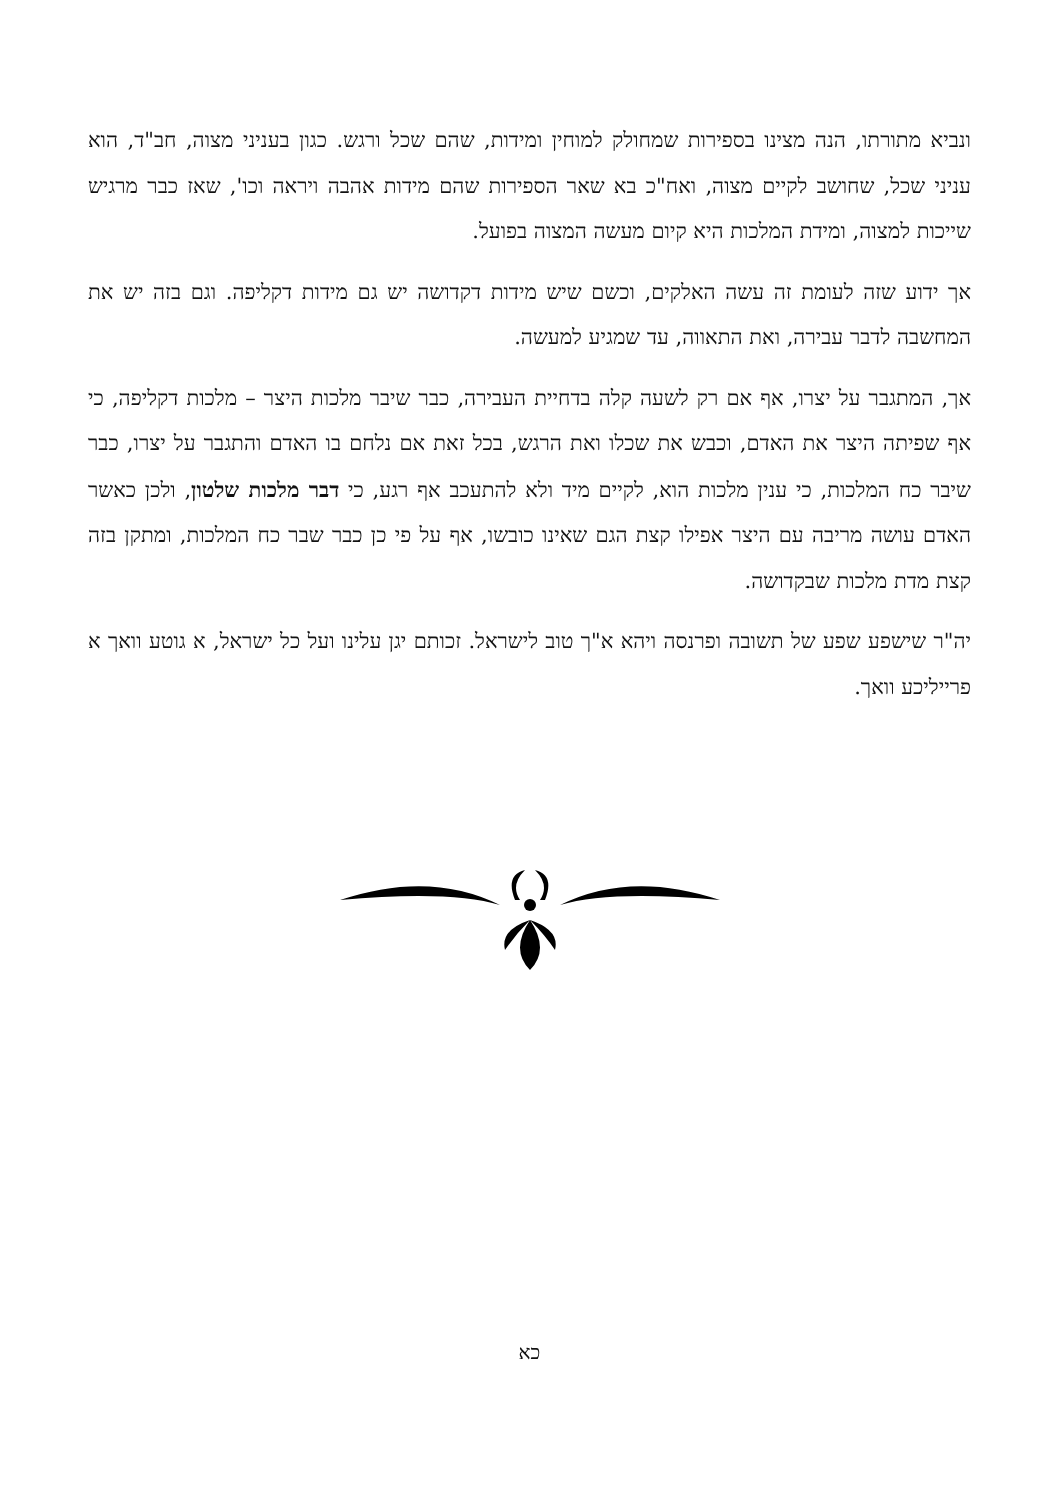ונביא מתורתו, הנה מצינו בספירות שמחולק למוחין ומידות, שהם שכל ורגש. כגון בעניני מצוה, חב"ד, הוא עניני שכל, שחושב לקיים מצוה, ואח"כ בא שאר הספירות שהם מידות אהבה ויראה וכו', שאז כבר מרגיש שייכות למצוה, ומידת המלכות היא קיום מעשה המצוה בפועל.
אך ידוע שזה לעומת זה עשה האלקים, וכשם שיש מידות דקדושה יש גם מידות דקליפה. וגם בזה יש את המחשבה לדבר עבירה, ואת התאווה, עד שמגיע למעשה.
אך, המתגבר על יצרו, אף אם רק לשעה קלה בדחיית העבירה, כבר שיבר מלכות היצר – מלכות דקליפה, כי אף שפיתה היצר את האדם, וכבש את שכלו ואת הרגש, בכל זאת אם נלחם בו האדם והתגבר על יצרו, כבר שיבר כח המלכות, כי ענין מלכות הוא, לקיים מיד ולא להתעכב אף רגע, כי דבר מלכות שלטון, ולכן כאשר האדם עושה מריבה עם היצר אפילו קצת הגם שאינו כובשו, אף על פי כן כבר שבר כח המלכות, ומתקן בזה קצת מדת מלכות שבקדושה.
יה"ר שישפע שפע של תשובה ופרנסה ויהא א"ך טוב לישראל. זכותם יגן עלינו ועל כל ישראל, א גוטע וואך א פרייליכע וואך.
כא